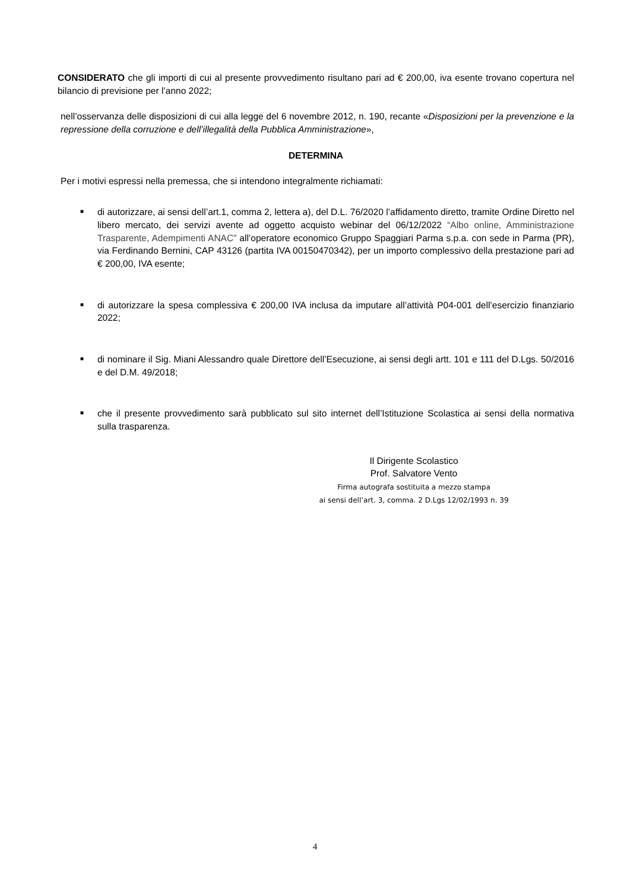CONSIDERATO che gli importi di cui al presente provvedimento risultano pari ad € 200,00, iva esente trovano copertura nel bilancio di previsione per l’anno 2022;
nell’osservanza delle disposizioni di cui alla legge del 6 novembre 2012, n. 190, recante «Disposizioni per la prevenzione e la repressione della corruzione e dell’illegalità della Pubblica Amministrazione»,
DETERMINA
Per i motivi espressi nella premessa, che si intendono integralmente richiamati:
■ di autorizzare, ai sensi dell’art.1, comma 2, lettera a), del D.L. 76/2020 l’affidamento diretto, tramite Ordine Diretto nel libero mercato, dei servizi avente ad oggetto acquisto webinar del 06/12/2022 “Albo online, Amministrazione Trasparente, Adempimenti ANAC” all’operatore economico Gruppo Spaggiari Parma s.p.a. con sede in Parma (PR), via Ferdinando Bernini, CAP 43126 (partita IVA 00150470342), per un importo complessivo della prestazione pari ad € 200,00, IVA esente;
■ di autorizzare la spesa complessiva € 200,00 IVA inclusa da imputare all’attività P04-001 dell’esercizio finanziario 2022;
■ di nominare il Sig. Miani Alessandro quale Direttore dell’Esecuzione, ai sensi degli artt. 101 e 111 del D.Lgs. 50/2016 e del D.M. 49/2018;
■ che il presente provvedimento sarà pubblicato sul sito internet dell’Istituzione Scolastica ai sensi della normativa sulla trasparenza.
Il Dirigente Scolastico
Prof. Salvatore Vento
Firma autografa sostituita a mezzo stampa
ai sensi dell’art. 3, comma. 2 D.Lgs 12/02/1993 n. 39
4